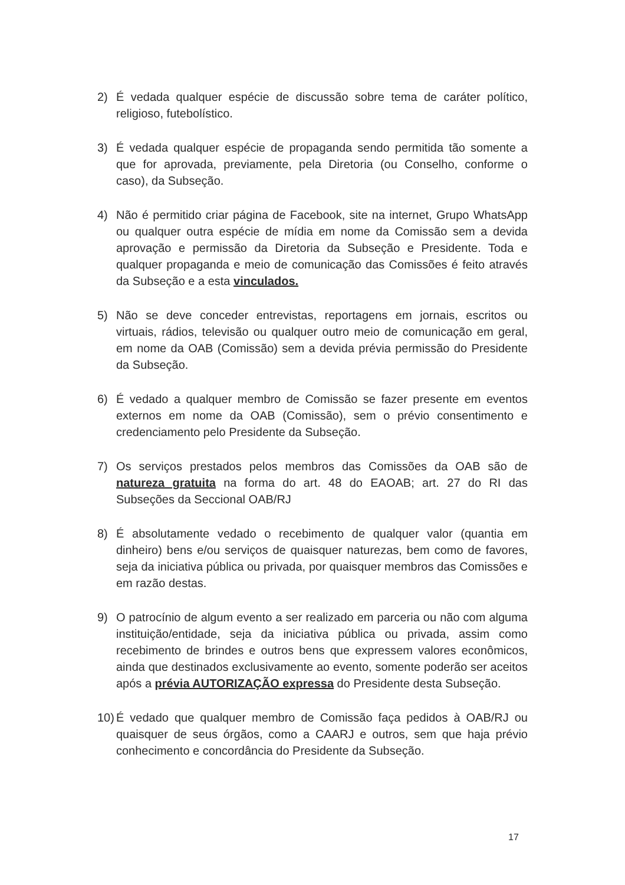2) É vedada qualquer espécie de discussão sobre tema de caráter político, religioso, futebolístico.
3) É vedada qualquer espécie de propaganda sendo permitida tão somente a que for aprovada, previamente, pela Diretoria (ou Conselho, conforme o caso), da Subseção.
4) Não é permitido criar página de Facebook, site na internet, Grupo WhatsApp ou qualquer outra espécie de mídia em nome da Comissão sem a devida aprovação e permissão da Diretoria da Subseção e Presidente. Toda e qualquer propaganda e meio de comunicação das Comissões é feito através da Subseção e a esta vinculados.
5) Não se deve conceder entrevistas, reportagens em jornais, escritos ou virtuais, rádios, televisão ou qualquer outro meio de comunicação em geral, em nome da OAB (Comissão) sem a devida prévia permissão do Presidente da Subseção.
6) É vedado a qualquer membro de Comissão se fazer presente em eventos externos em nome da OAB (Comissão), sem o prévio consentimento e credenciamento pelo Presidente da Subseção.
7) Os serviços prestados pelos membros das Comissões da OAB são de natureza gratuita na forma do art. 48 do EAOAB; art. 27 do RI das Subseções da Seccional OAB/RJ
8) É absolutamente vedado o recebimento de qualquer valor (quantia em dinheiro) bens e/ou serviços de quaisquer naturezas, bem como de favores, seja da iniciativa pública ou privada, por quaisquer membros das Comissões e em razão destas.
9) O patrocínio de algum evento a ser realizado em parceria ou não com alguma instituição/entidade, seja da iniciativa pública ou privada, assim como recebimento de brindes e outros bens que expressem valores econômicos, ainda que destinados exclusivamente ao evento, somente poderão ser aceitos após a prévia AUTORIZAÇÃO expressa do Presidente desta Subseção.
10)
É vedado que qualquer membro de Comissão faça pedidos à OAB/RJ ou quaisquer de seus órgãos, como a CAARJ e outros, sem que haja prévio conhecimento e concordância do Presidente da Subseção.
17